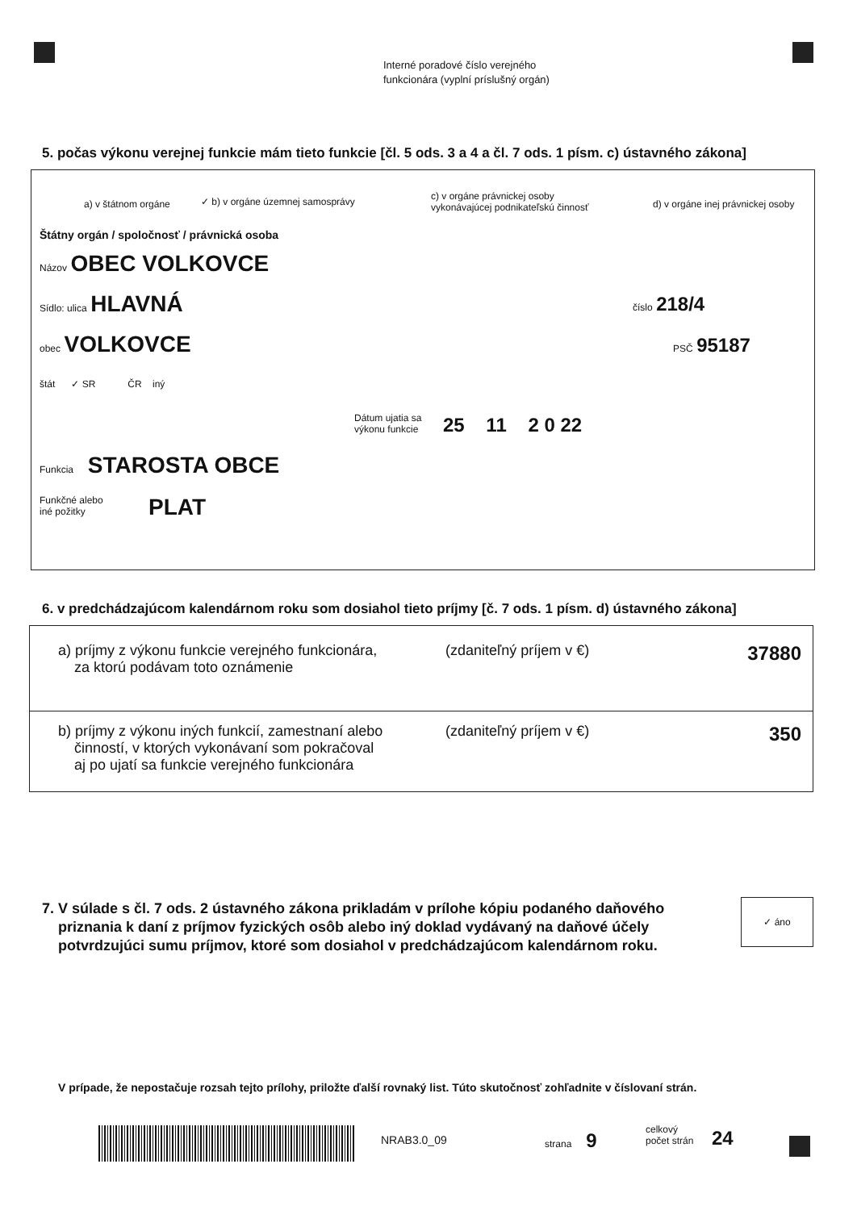Interné poradové číslo verejného
funkcionára (vyplní príslušný orgán)
5. počas výkonu verejnej funkcie mám tieto funkcie [čl. 5 ods. 3 a 4 a čl. 7 ods. 1 písm. c) ústavného zákona]
a) v štátnom orgáne
✓ b) v orgáne územnej samosprávy
c) v orgáne právnickej osoby
vykonávajúcej podnikateľskú činnosť
d) v orgáne inej právnickej osoby
Štátny orgán / spoločnosť / právnická osoba
Názov OBEC VOLKOVCE
Sídlo: ulica HLAVNÁ číslo 218/4
obec VOLKOVCE PSČ 95187
štát ✓ SR ČR iný
Dátum ujatia sa
výkonu funkcie
25 11 2 0 22
Funkcia STAROSTA OBCE
Funkčné alebo
iné požitky
PLAT
6. v predchádzajúcom kalendárnom roku som dosiahol tieto príjmy [č. 7 ods. 1 písm. d) ústavného zákona]
a) príjmy z výkonu funkcie verejného funkcionára,
za ktorú podávam toto oznámenie
(zdaniteľný príjem v €) 37880
b) príjmy z výkonu iných funkcií, zamestnaní alebo
činností, v ktorých vykonávaní som pokračoval
aj po ujatí sa funkcie verejného funkcionára
(zdaniteľný príjem v €) 350
7. V súlade s čl. 7 ods. 2 ústavného zákona prikladám v prílohe kópiu podaného daňového
priznania k daní z príjmov fyzických osôb alebo iný doklad vydávaný na daňové účely
potvrdzujúci sumu príjmov, ktoré som dosiahol v predchádzajúcom kalendárnom roku.
✓ áno
V prípade, že nepostačuje rozsah tejto prílohy, priložte ďalší rovnaký list. Túto skutočnosť zohľadnite v číslovaní strán.
NRAB3.0_09 strana 9
celkový
počet strán
24